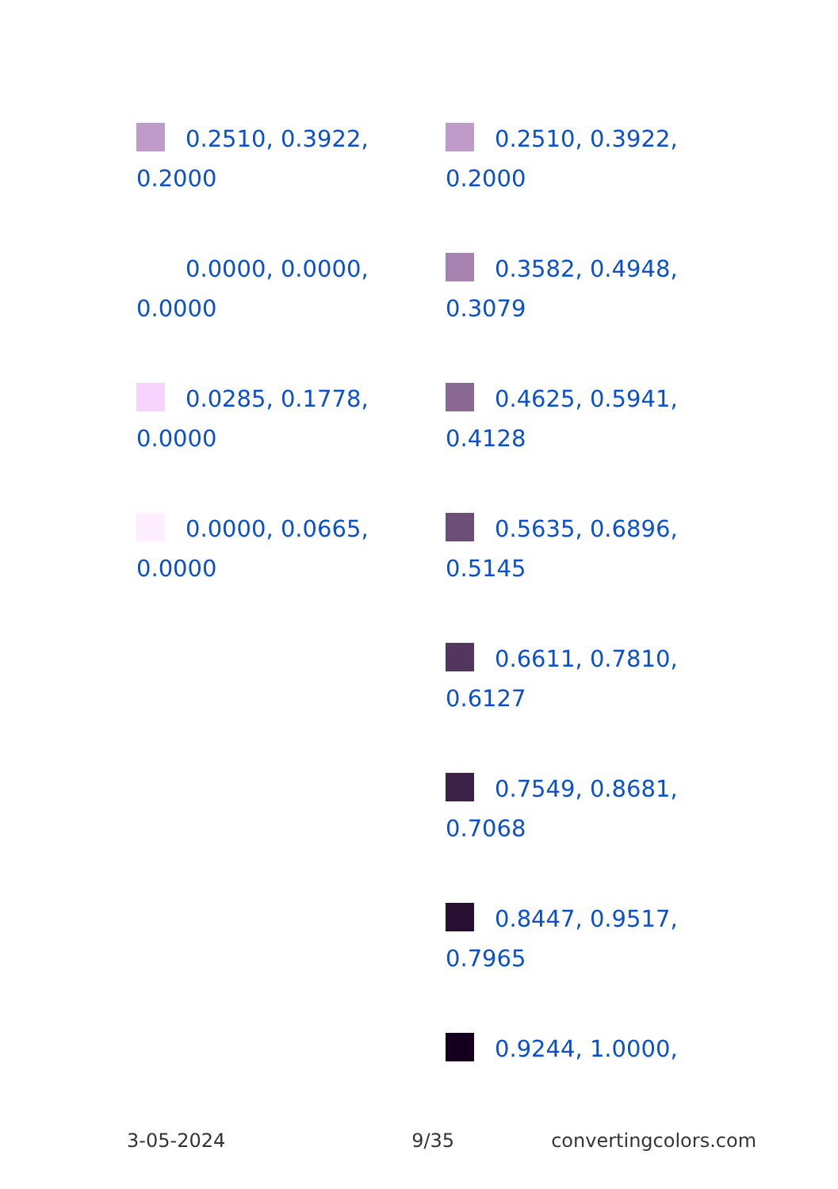0.2510, 0.3922,
0.2000
0.0000, 0.0000,
0.0000
0.0285, 0.1778,
0.0000
0.0000, 0.0665,
0.0000
0.2510, 0.3922,
0.2000
0.3582, 0.4948,
0.3079
0.4625, 0.5941,
0.4128
0.5635, 0.6896,
0.5145
0.6611, 0.7810,
0.6127
0.7549, 0.8681,
0.7068
0.8447, 0.9517,
0.7965
0.9244, 1.0000,
3-05-2024 9/35 convertingcolors.com